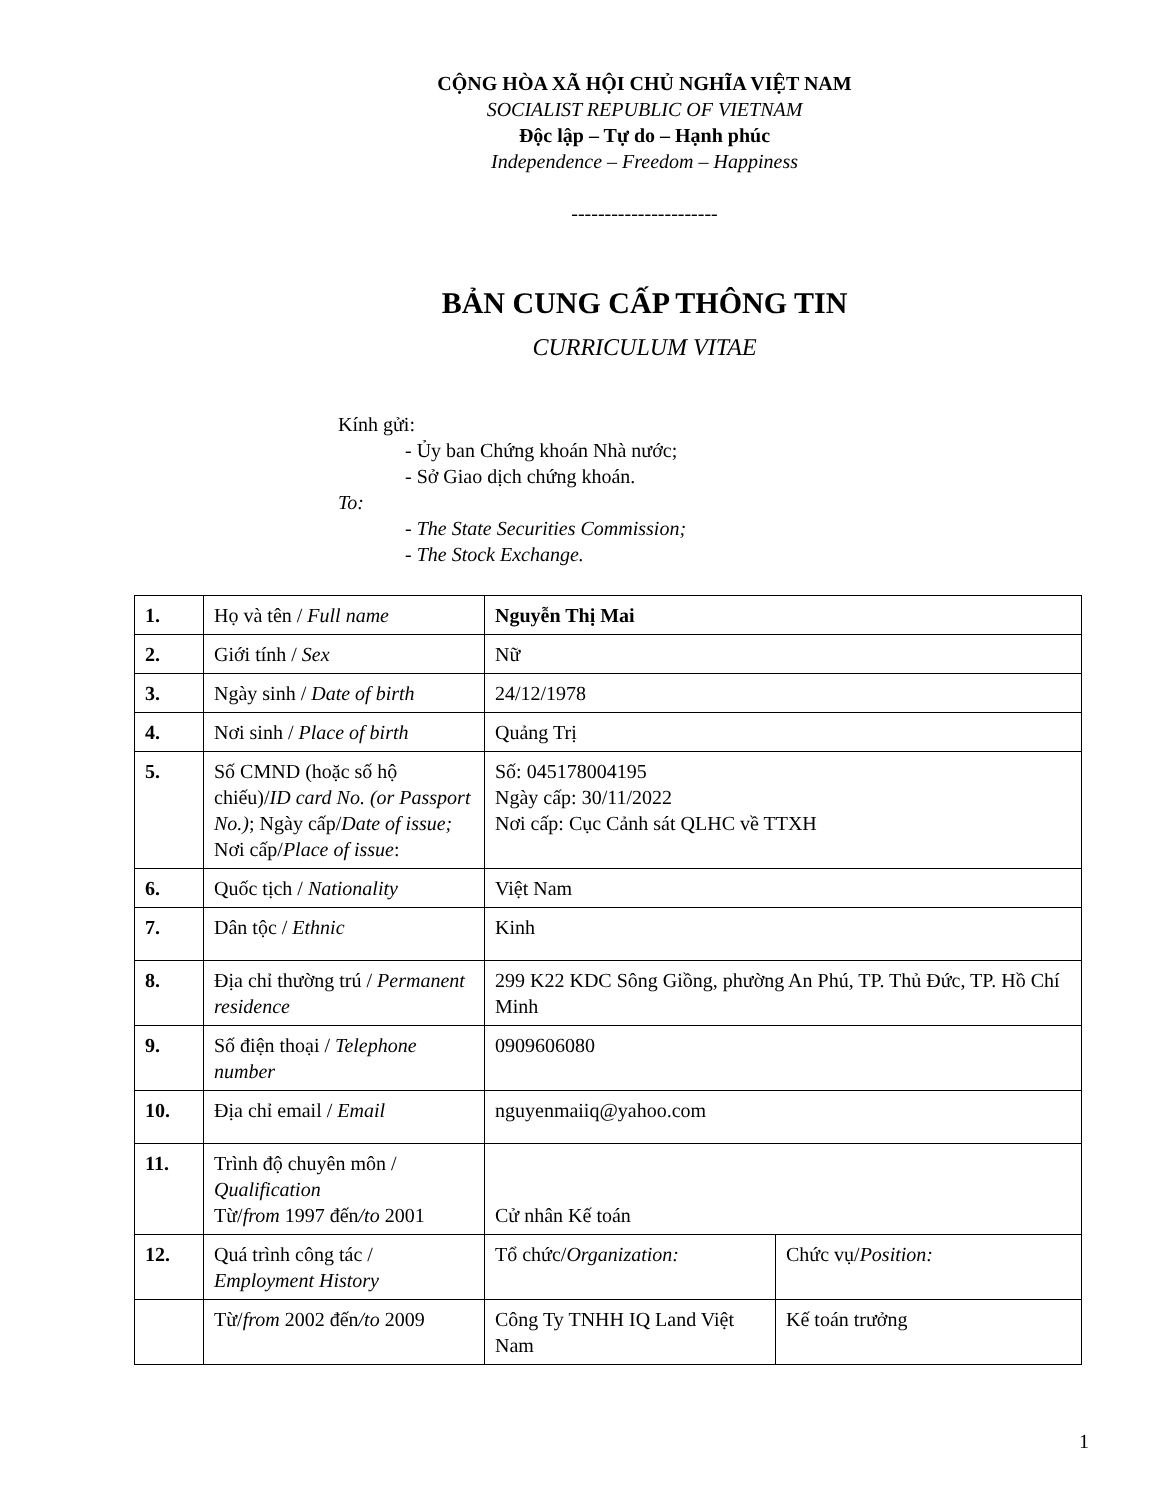CỘNG HÒA XÃ HỘI CHỦ NGHĨA VIỆT NAM
SOCIALIST REPUBLIC OF VIETNAM
Độc lập – Tự do – Hạnh phúc
Independence – Freedom – Happiness
----------------------
BẢN CUNG CẤP THÔNG TIN
CURRICULUM VITAE
Kính gửi:
- Ủy ban Chứng khoán Nhà nước;
- Sở Giao dịch chứng khoán.
To:
- The State Securities Commission;
- The Stock Exchange.
| 1. | Họ và tên / Full name | Nguyễn Thị Mai | |
| 2. | Giới tính / Sex | Nữ | |
| 3. | Ngày sinh / Date of birth | 24/12/1978 | |
| 4. | Nơi sinh / Place of birth | Quảng Trị | |
| 5. | Số CMND (hoặc số hộ chiếu)/ ID card No. (or Passport No.) ; Ngày cấp/ Date of issue; Nơi cấp/ Place of issue : | Số: 045178004195 Ngày cấp: 30/11/2022 Nơi cấp: Cục Cảnh sát QLHC về TTXH | |
| 6. | Quốc tịch / Nationality | Việt Nam | |
| 7. | Dân tộc / Ethnic | Kinh | |
| 8. | Địa chỉ thường trú / Permanent residence | 299 K22 KDC Sông Giồng, phường An Phú, TP. Thủ Đức, TP. Hồ Chí Minh | |
| 9. | Số điện thoại / Telephone number | 0909606080 | |
| 10. | Địa chỉ email / Email | nguyenmaiiq@yahoo.com | |
| 11. | Trình độ chuyên môn / Qualification Từ/ from 1997 đến /to 2001 | Cử nhân Kế toán | |
| 12. | Quá trình công tác / Employment History | Tổ chức/ Organization: | Chức vụ/ Position: |
| | Từ/ from 2002 đến /to 2009 | Công Ty TNHH IQ Land Việt Nam | Kế toán trưởng |
1